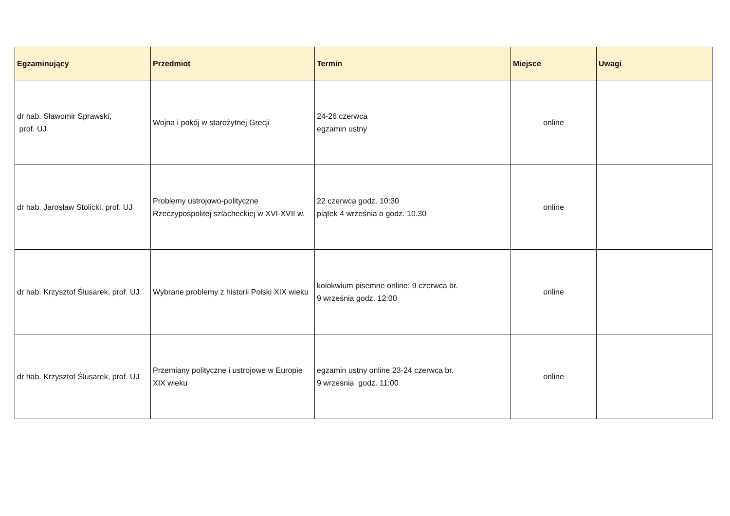| Egzaminujący | Przedmiot | Termin | Miejsce | Uwagi |
| --- | --- | --- | --- | --- |
| dr hab. Sławomir Sprawski, prof. UJ | Wojna i pokój w starożytnej Grecji | 24-26 czerwca egzamin ustny | online | |
| dr hab. Jarosław Stolicki, prof. UJ | Problemy ustrojowo-polityczne Rzeczypospolitej szlacheckiej w XVI-XVII w. | 22 czerwca godz. 10:30 piątek 4 września o godz. 10.30 | online | |
| dr hab. Krzysztof Ślusarek, prof. UJ | Wybrane problemy z historii Polski XIX wieku | kolokwium pisemne online: 9 czerwca br. 9 września godz. 12:00 | online | |
| dr hab. Krzysztof Ślusarek, prof. UJ | Przemiany polityczne i ustrojowe w Europie XIX wieku | egzamin ustny online 23-24 czerwca br. 9 września godz. 11:00 | online | |